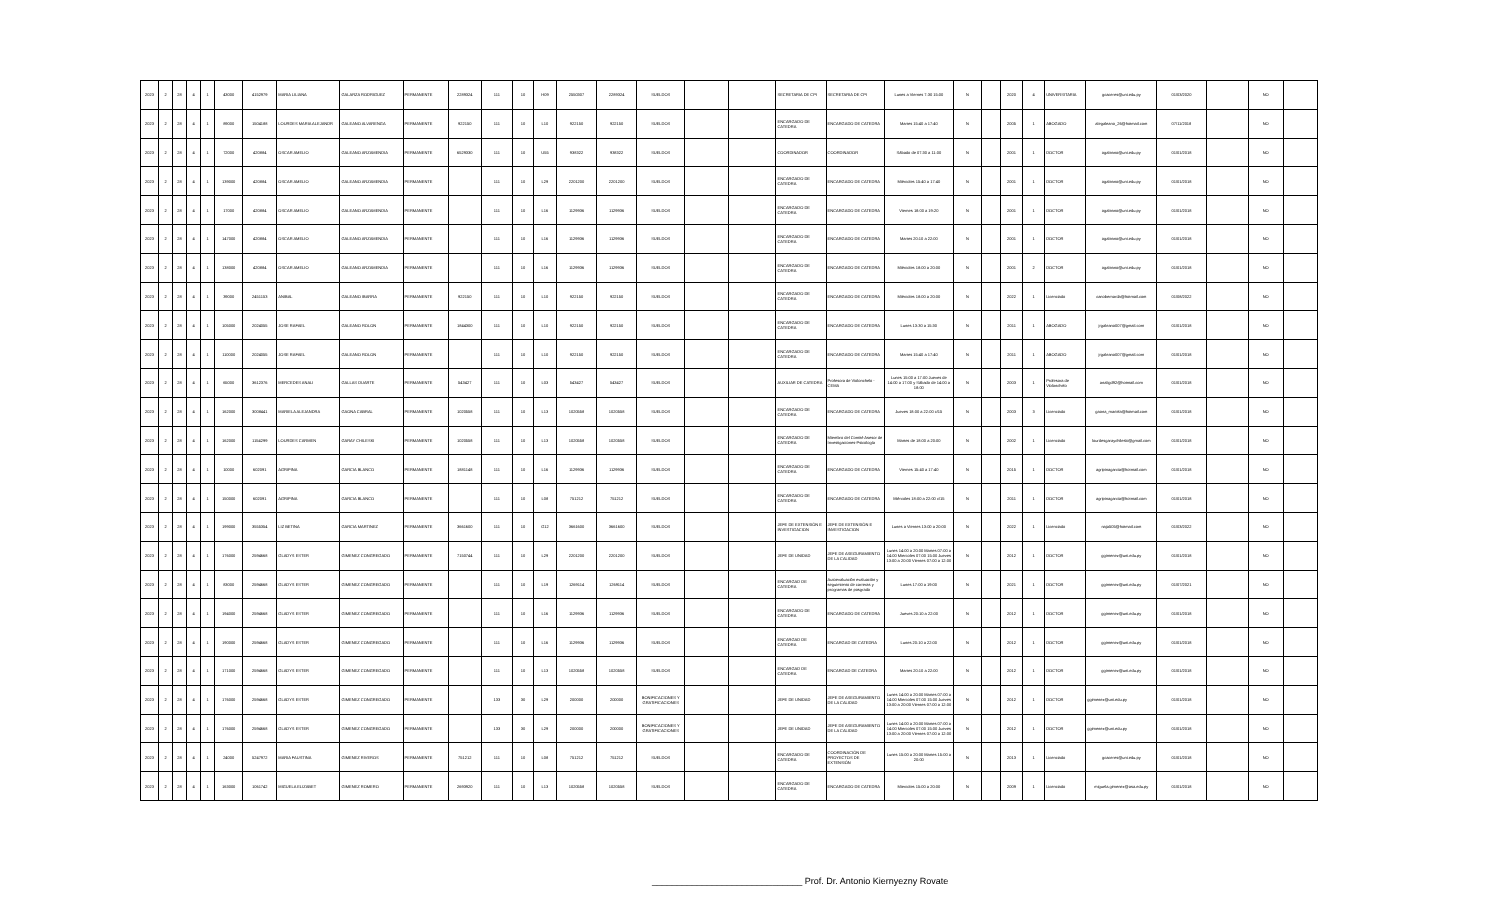| 2023 | 2 | 28 | 4 | 1 | 43000 | 4152979 | MARIA LILIANA | GALARZA RODRIGUEZ | PERMANENTE | 2289324 | 111 | 10 | H09 | 2550307 | 2289324 | SUELDOS | | | SECRETARIA DE CPI | SECRETARIA DE CPI | Lunes a Viernes 7:30 15:00 | N | | 2020 | 4 | UNIVERSITARIA | gcaceres@uni.edu.py | 01/03/2020 | | NO | |
| 2023 | 2 | 28 | 4 | 1 | 89000 | 1504188 | LOURDES MARIA ALEJANDR | GALEANO ALVARENGA | PERMANENTE | 922150 | 111 | 10 | L10 | 922150 | 922150 | SUELDOS | | | ENCARGADO DE CATEDRA | ENCARGADO DE CATEDRA | Martes 15:40 a 17:40 | N | | 2005 | 1 | ABOGADO | alegaleano_26@hotmail.com | 07/11/2018 | | NO | |
| 2023 | 2 | 28 | 4 | 1 | 72000 | 420884 | OSCAR AMELIO | GALEANO ARZAMENDIA | PERMANENTE | 6529330 | 111 | 10 | U55 | 938322 | 938322 | SUELDOS | | | COORDINADOR | COORDINADOR | Sábado de 07:30 a 11:00 | N | | 2001 | 1 | DOCTOR | ogaleano@uni.edu.py | 01/01/2018 | | NO | |
| 2023 | 2 | 28 | 4 | 1 | 139000 | 420884 | OSCAR AMELIO | GALEANO ARZAMENDIA | PERMANENTE | | 111 | 10 | L29 | 2201200 | 2201200 | SUELDOS | | | ENCARGADO DE CATEDRA | ENCARGADO DE CATEDRA | Miércoles 15:40 a 17:40 | N | | 2001 | 1 | DOCTOR | ogaleano@uni.edu.py | 01/01/2018 | | NO | |
| 2023 | 2 | 28 | 4 | 1 | 17000 | 420884 | OSCAR AMELIO | GALEANO ARZAMENDIA | PERMANENTE | | 111 | 10 | L16 | 1129936 | 1129936 | SUELDOS | | | ENCARGADO DE CATEDRA | ENCARGADO DE CATEDRA | Viernes 18:00 a 19:20 | N | | 2001 | 1 | DOCTOR | ogaleano@uni.edu.py | 01/01/2018 | | NO | |
| 2023 | 2 | 28 | 4 | 1 | 147000 | 420884 | OSCAR AMELIO | GALEANO ARZAMENDIA | PERMANENTE | | 111 | 10 | L16 | 1129936 | 1129936 | SUELDOS | | | ENCARGADO DE CATEDRA | ENCARGADO DE CATEDRA | Martes 20:10 a 22:00 | N | | 2001 | 1 | DOCTOR | ogaleano@uni.edu.py | 01/01/2018 | | NO | |
| 2023 | 2 | 28 | 4 | 1 | 138000 | 420884 | OSCAR AMELIO | GALEANO ARZAMENDIA | PERMANENTE | | 111 | 10 | L16 | 1129936 | 1129936 | SUELDOS | | | ENCARGADO DE CATEDRA | ENCARGADO DE CATEDRA | Miércoles 18:00 a 20:00 | N | | 2001 | 2 | DOCTOR | ogaleano@uni.edu.py | 01/01/2018 | | NO | |
| 2023 | 2 | 28 | 4 | 1 | 39000 | 2451153 | ANIBAL | GALEANO IBARRA | PERMANENTE | 922150 | 111 | 10 | L10 | 922150 | 922150 | SUELDOS | | | ENCARGADO DE CATEDRA | ENCARGADO DE CATEDRA | Miércoles 18:00 a 20:00 | N | | 2022 | 1 | Licenciado | canobernarda@hotmail.com | 01/08/2022 | | NO | |
| 2023 | 2 | 28 | 4 | 1 | 105000 | 2024055 | JOSE RAFAEL | GALEANO ROLON | PERMANENTE | 1844300 | 111 | 10 | L10 | 922150 | 922150 | SUELDOS | | | ENCARGADO DE CATEDRA | ENCARGADO DE CATEDRA | Lunes 13:30 a 15:30 | N | | 2011 | 1 | ABOGADO | jrgaleano007@gmail.com | 01/01/2018 | | NO | |
| 2023 | 2 | 28 | 4 | 1 | 110000 | 2024055 | JOSE RAFAEL | GALEANO ROLON | PERMANENTE | | 111 | 10 | L10 | 922150 | 922150 | SUELDOS | | | ENCARGADO DE CATEDRA | ENCARGADO DE CATEDRA | Martes 15:40 a 17:40 | N | | 2011 | 1 | ABOGADO | jrgaleano007@gmail.com | 01/01/2018 | | NO | |
| 2023 | 2 | 28 | 4 | 1 | 65000 | 3612376 | MERCEDES ANALI | GALLAS DUARTE | PERMANENTE | 543427 | 111 | 10 | L03 | 543427 | 543427 | SUELDOS | | | AUXILIAR DE CATEDRA | Profesora de Violonchelo - CEMA | Lunes 15:00 a 17:00 Jueves de 14:00 a 17:00 y Sábado de 14:00 a 18:00 | N | | 2003 | 1 | Profesora de Violonchelo | analigd92@hotmail.com | 01/01/2018 | | NO | |
| 2023 | 2 | 28 | 4 | 1 | 162000 | 3008441 | MARIELA ALEJANDRA | GAONA CABRAL | PERMANENTE | 1020558 | 111 | 10 | L13 | 1020558 | 1020558 | SUELDOS | | | ENCARGADO DE CATEDRA | ENCARGADO DE CATEDRA | Jueves 18:00 a 22:00 c/15 | N | | 2003 | 3 | Licenciado | gaona_mariela@hotmail.com | 01/01/2018 | | NO | |
| 2023 | 2 | 28 | 4 | 1 | 162000 | 1154299 | LOURDES CARMEN | GARAY CHILESKI | PERMANENTE | 1020558 | 111 | 10 | L13 | 1020558 | 1020558 | SUELDOS | | | ENCARGADO DE CATEDRA | Miembro del Comité Asesor de Investigaciones-Psicología | Martes de 18:00 a 20:00 | N | | 2002 | 1 | Licenciado | lourdesgaraychileski@gmail.com | 01/01/2018 | | NO | |
| 2023 | 2 | 28 | 4 | 1 | 10000 | 602091 | AGRIPINA | GARCIA BLANCO | PERMANENTE | 1881148 | 111 | 10 | L16 | 1129936 | 1129936 | SUELDOS | | | ENCARGADO DE CATEDRA | ENCARGADO DE CATEDRA | Viernes 15:40 a 17:40 | N | | 2015 | 1 | DOCTOR | agripinagarcia@hotmail.com | 01/01/2018 | | NO | |
| 2023 | 2 | 28 | 4 | 1 | 150000 | 602091 | AGRIPINA | GARCIA BLANCO | PERMANENTE | | 111 | 10 | L08 | 751212 | 751212 | SUELDOS | | | ENCARGADO DE CATEDRA | ENCARGADO DE CATEDRA | Miércoles 18:00 a 22:00 c/15 | N | | 2011 | 1 | DOCTOR | agripinagarcia@hotmail.com | 01/01/2018 | | NO | |
| 2023 | 2 | 28 | 4 | 1 | 199000 | 3555354 | LIZ BETINA | GARCIA MARTINEZ | PERMANENTE | 3661600 | 111 | 10 | G12 | 3661600 | 3661600 | SUELDOS | | | JEFE DE EXTENSIÓN E INVESTIGACION | JEFE DE EXTENSIÓN E INVESTIGACION | Lunes a Viernes 13:00 a 20:00 | N | | 2022 | 1 | Licenciado | naja505@hotmail.com | 01/03/2022 | | NO | |
| 2023 | 2 | 28 | 4 | 1 | 176000 | 2594668 | GLADYS ESTER | GIMENEZ CONGREGADO | PERMANENTE | 7150744 | 111 | 10 | L29 | 2201200 | 2201200 | SUELDOS | | | JEFE DE UNIDAD | JEFE DE ASEGURAMIENTO DE LA CALIDAD | Lunes 14:00 a 20:00 Martes 07:00 a 14:00 Miercoles 07:00 15:00 Jueves 13:00 a 20:00 Viernes 07:00 a 12:00 | N | | 2012 | 1 | DOCTOR | ggimenez@uni.edu.py | 01/01/2018 | | NO | |
| 2023 | 2 | 28 | 4 | 1 | 83000 | 2594668 | GLADYS ESTER | GIMENEZ CONGREGADO | PERMANENTE | | 111 | 10 | L19 | 1269114 | 1269114 | SUELDOS | | | ENCARGAD DE CATEDRA | Autoevaluación evaluación y seguimiento de carreras y programas de posgrado | Lunes 17:00 a 19:00 | N | | 2021 | 1 | DOCTOR | ggimenez@uni.edu.py | 01/07/2021 | | NO | |
| 2023 | 2 | 28 | 4 | 1 | 194000 | 2594668 | GLADYS ESTER | GIMENEZ CONGREGADO | PERMANENTE | | 111 | 10 | L16 | 1129936 | 1129936 | SUELDOS | | | ENCARGADO DE CATEDRA | ENCARGADO DE CATEDRA | Jueves 20:10 a 22:00 | N | | 2012 | 1 | DOCTOR | ggimenez@uni.edu.py | 01/01/2018 | | NO | |
| 2023 | 2 | 28 | 4 | 1 | 190000 | 2594668 | GLADYS ESTER | GIMENEZ CONGREGADO | PERMANENTE | | 111 | 10 | L16 | 1129936 | 1129936 | SUELDOS | | | ENCARGAD DE CATEDRA | ENCARGAD DE CATEDRA | Lunes 20:10 a 22:00 | N | | 2012 | 1 | DOCTOR | ggimenez@uni.edu.py | 01/01/2018 | | NO | |
| 2023 | 2 | 28 | 4 | 1 | 171000 | 2594668 | GLADYS ESTER | GIMENEZ CONGREGADO | PERMANENTE | | 111 | 10 | L13 | 1020558 | 1020558 | SUELDOS | | | ENCARGAD DE CATEDRA | ENCARGAD DE CATEDRA | Martes 20:10 a 22:00 | N | | 2012 | 1 | DOCTOR | ggimenez@uni.edu.py | 01/01/2018 | | NO | |
| 2023 | 2 | 28 | 4 | 1 | 176000 | 2594668 | GLADYS ESTER | GIMENEZ CONGREGADO | PERMANENTE | | 133 | 30 | L29 | 200000 | 200000 | BONIFICACIONES Y GRATIFICACIONES | | | JEFE DE UNIDAD | JEFE DE ASEGURAMIENTO DE LA CALIDAD | Lunes 14:00 a 20:00 Martes 07:00 a 14:00 Miercoles 07:00 15:00 Jueves 13:00 a 20:00 Viernes 07:00 a 12:00 | N | | 2012 | 1 | DOCTOR | ggimenez@uni.edu.py | 01/01/2018 | | NO | |
| 2023 | 2 | 28 | 4 | 1 | 176000 | 2594668 | GLADYS ESTER | GIMENEZ CONGREGADO | PERMANENTE | | 133 | 30 | L29 | 200000 | 200000 | BONIFICACIONES Y GRATIFICACIONES | | | JEFE DE UNIDAD | JEFE DE ASEGURAMIENTO DE LA CALIDAD | Lunes 14:00 a 20:00 Martes 07:00 a 14:00 Miercoles 07:00 15:00 Jueves 13:00 a 20:00 Viernes 07:00 a 12:00 | N | | 2012 | 1 | DOCTOR | ggimenez@uni.edu.py | 01/01/2018 | | NO | |
| 2023 | 2 | 28 | 4 | 1 | 24000 | 5247972 | MARIA FAUSTINA | GIMENEZ RIVEROS | PERMANENTE | 751212 | 111 | 10 | L08 | 751212 | 751212 | SUELDOS | | | ENCARGADO DE CATEDRA | COORDINACIÓN DE PROYECTOS DE EXTENSIÓN | Lunes 15:00 a 20:00 Martes 15:00 a 20:00 | N | | 2013 | 1 | Licenciado | gcaceres@uni.edu.py | 01/01/2018 | | NO | |
| 2023 | 2 | 28 | 4 | 1 | 163000 | 1061742 | MIGUELA ELIZABET | GIMENEZ ROMERO | PERMANENTE | 2693920 | 111 | 10 | L13 | 1020558 | 1020558 | SUELDOS | | | ENCARGADO DE CATEDRA | ENCARGADO DE CATEDRA | Miercoles 15:00 a 20:00 | N | | 2009 | 1 | Licenciado | miguela.gimenez@asa.edu.py | 01/01/2018 | | NO | |
______________________________ Prof. Dr. Antonio Kiernyezny Rovate